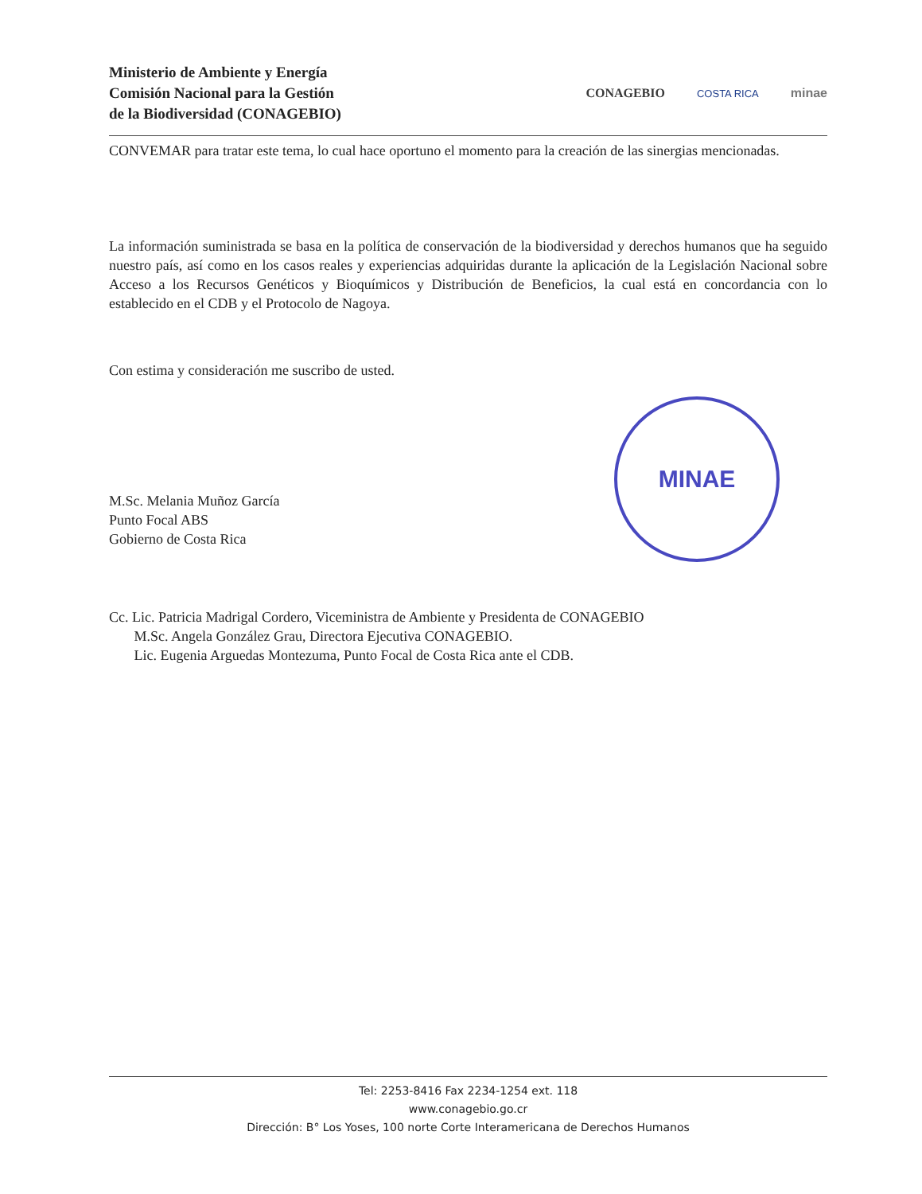Ministerio de Ambiente y Energía
Comisión Nacional para la Gestión
de la Biodiversidad (CONAGEBIO)
CONAGEBIO COSTA RICA minae
CONVEMAR para tratar este tema, lo cual hace oportuno el momento para la creación de las sinergias mencionadas.
La información suministrada se basa en la política de conservación de la biodiversidad y derechos humanos que ha seguido nuestro país, así como en los casos reales y experiencias adquiridas durante la aplicación de la Legislación Nacional sobre Acceso a los Recursos Genéticos y Bioquímicos y Distribución de Beneficios, la cual está en concordancia con lo establecido en el CDB y el Protocolo de Nagoya.
Con estima y consideración me suscribo de usted.
M.Sc. Melania Muñoz García
Punto Focal ABS
Gobierno de Costa Rica
Cc. Lic. Patricia Madrigal Cordero, Viceministra de Ambiente y Presidenta de CONAGEBIO
M.Sc. Angela González Grau, Directora Ejecutiva CONAGEBIO.
Lic. Eugenia Arguedas Montezuma, Punto Focal de Costa Rica ante el CDB.
MINAE
Tel: 2253-8416 Fax 2234-1254 ext. 118
www.conagebio.go.cr
Dirección: B° Los Yoses, 100 norte Corte Interamericana de Derechos Humanos